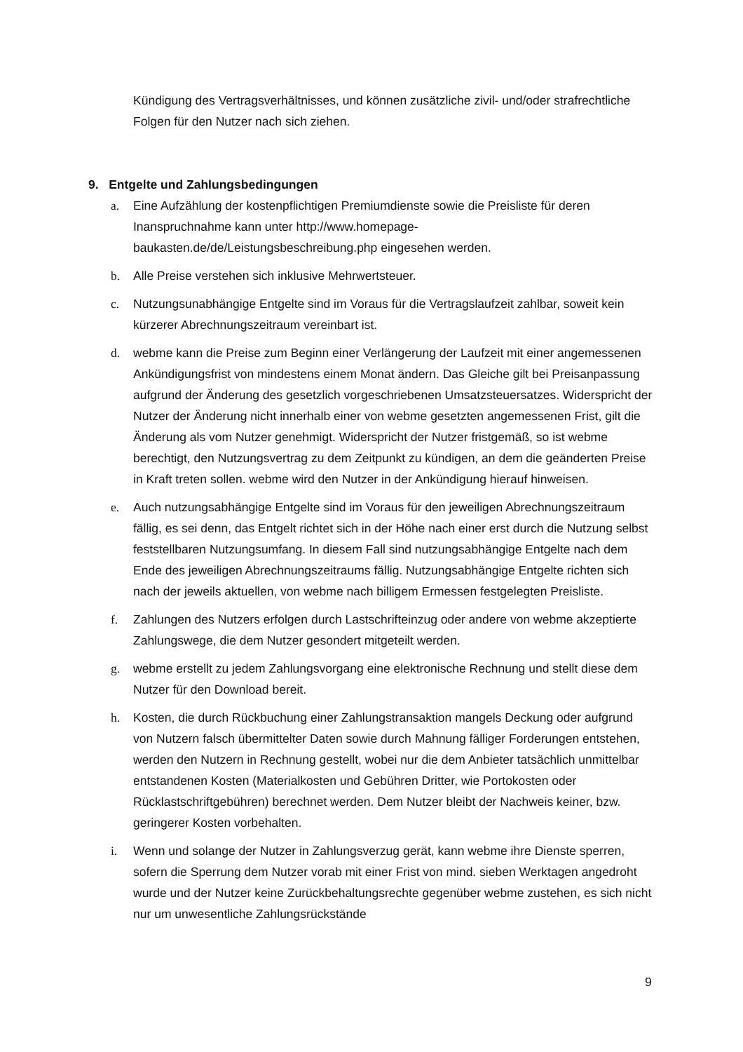Kündigung des Vertragsverhältnisses, und können zusätzliche zivil- und/oder strafrechtliche Folgen für den Nutzer nach sich ziehen.
9. Entgelte und Zahlungsbedingungen
a. Eine Aufzählung der kostenpflichtigen Premiumdienste sowie die Preisliste für deren Inanspruchnahme kann unter http://www.homepage-
baukasten.de/de/Leistungsbeschreibung.php eingesehen werden.
b. Alle Preise verstehen sich inklusive Mehrwertsteuer.
c. Nutzungsunabhängige Entgelte sind im Voraus für die Vertragslaufzeit zahlbar, soweit kein kürzerer Abrechnungszeitraum vereinbart ist.
d. webme kann die Preise zum Beginn einer Verlängerung der Laufzeit mit einer angemessenen Ankündigungsfrist von mindestens einem Monat ändern. Das Gleiche gilt bei Preisanpassung aufgrund der Änderung des gesetzlich vorgeschriebenen Umsatzsteuersatzes. Widerspricht der Nutzer der Änderung nicht innerhalb einer von webme gesetzten angemessenen Frist, gilt die Änderung als vom Nutzer genehmigt. Widerspricht der Nutzer fristgemäß, so ist webme berechtigt, den Nutzungsvertrag zu dem Zeitpunkt zu kündigen, an dem die geänderten Preise in Kraft treten sollen. webme wird den Nutzer in der Ankündigung hierauf hinweisen.
e. Auch nutzungsabhängige Entgelte sind im Voraus für den jeweiligen Abrechnungszeitraum fällig, es sei denn, das Entgelt richtet sich in der Höhe nach einer erst durch die Nutzung selbst feststellbaren Nutzungsumfang. In diesem Fall sind nutzungsabhängige Entgelte nach dem Ende des jeweiligen Abrechnungszeitraums fällig. Nutzungsabhängige Entgelte richten sich nach der jeweils aktuellen, von webme nach billigem Ermessen festgelegten Preisliste.
f. Zahlungen des Nutzers erfolgen durch Lastschrifteinzug oder andere von webme akzeptierte Zahlungswege, die dem Nutzer gesondert mitgeteilt werden.
g. webme erstellt zu jedem Zahlungsvorgang eine elektronische Rechnung und stellt diese dem Nutzer für den Download bereit.
h. Kosten, die durch Rückbuchung einer Zahlungstransaktion mangels Deckung oder aufgrund von Nutzern falsch übermittelter Daten sowie durch Mahnung fälliger Forderungen entstehen, werden den Nutzern in Rechnung gestellt, wobei nur die dem Anbieter tatsächlich unmittelbar entstandenen Kosten (Materialkosten und Gebühren Dritter, wie Portokosten oder Rücklastschriftgebühren) berechnet werden. Dem Nutzer bleibt der Nachweis keiner, bzw. geringerer Kosten vorbehalten.
i. Wenn und solange der Nutzer in Zahlungsverzug gerät, kann webme ihre Dienste sperren, sofern die Sperrung dem Nutzer vorab mit einer Frist von mind. sieben Werktagen angedroht wurde und der Nutzer keine Zurückbehaltungsrechte gegenüber webme zustehen, es sich nicht nur um unwesentliche Zahlungsrückstände
9